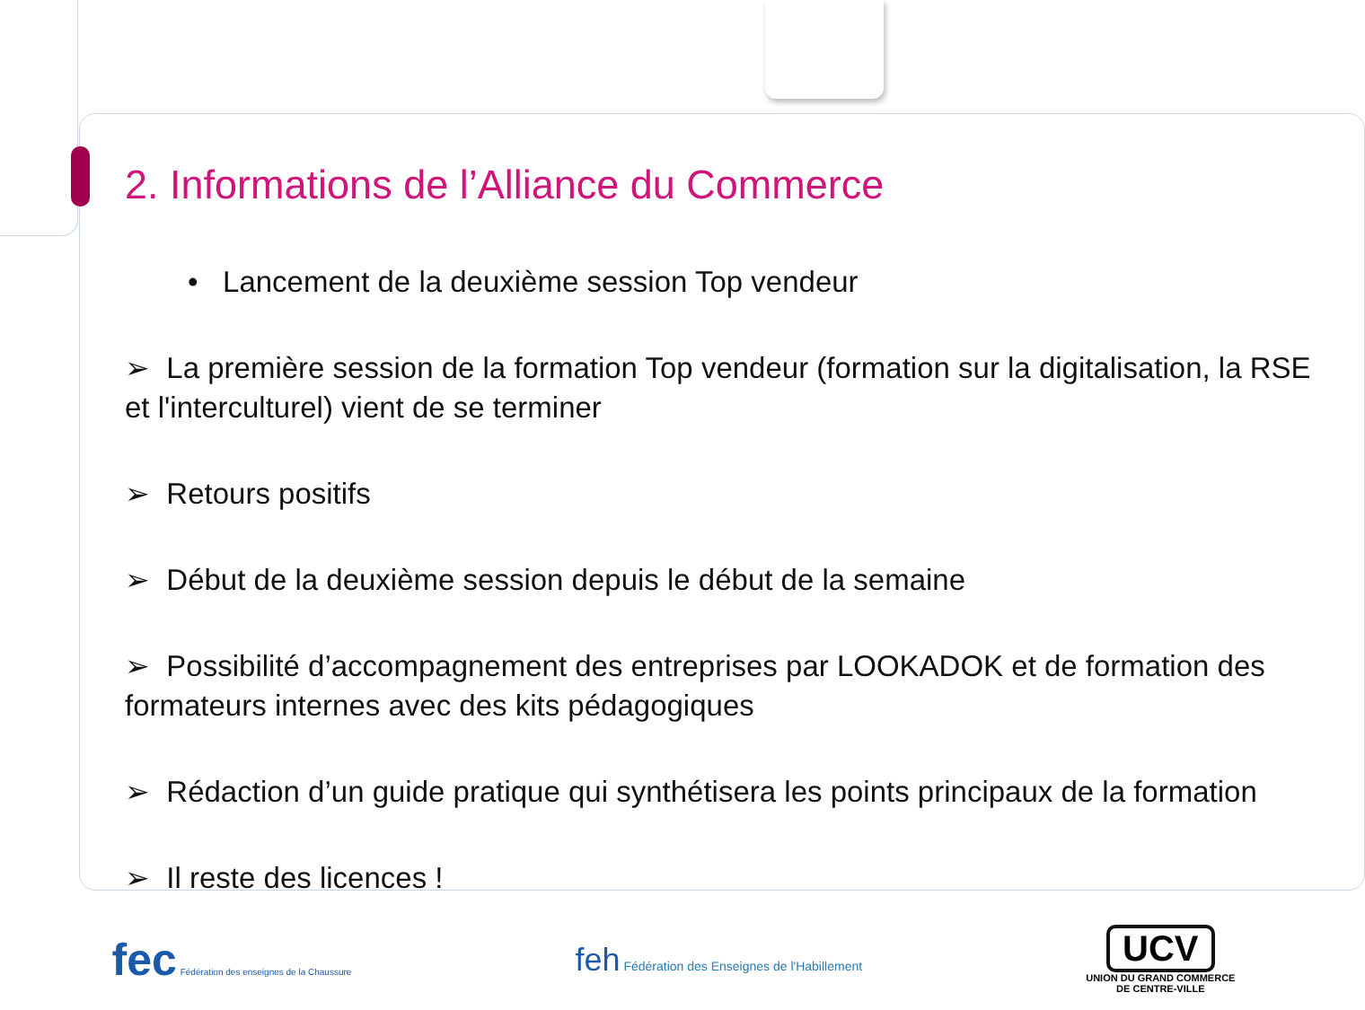2. Informations de l’Alliance du Commerce
• Lancement de la deuxième session Top vendeur
➢ La première session de la formation Top vendeur (formation sur la digitalisation, la RSE et l'interculturel) vient de se terminer
➢ Retours positifs
➢ Début de la deuxième session depuis le début de la semaine
➢ Possibilité d’accompagnement des entreprises par LOOKADOK et de formation des formateurs internes avec des kits pédagogiques
➢ Rédaction d’un guide pratique qui synthétisera les points principaux de la formation
➢ Il reste des licences !
fec Fédération des enseignes de la Chaussure
feh Fédération des Enseignes de l'Habillement
UCV
UNION DU GRAND COMMERCE
DE CENTRE-VILLE